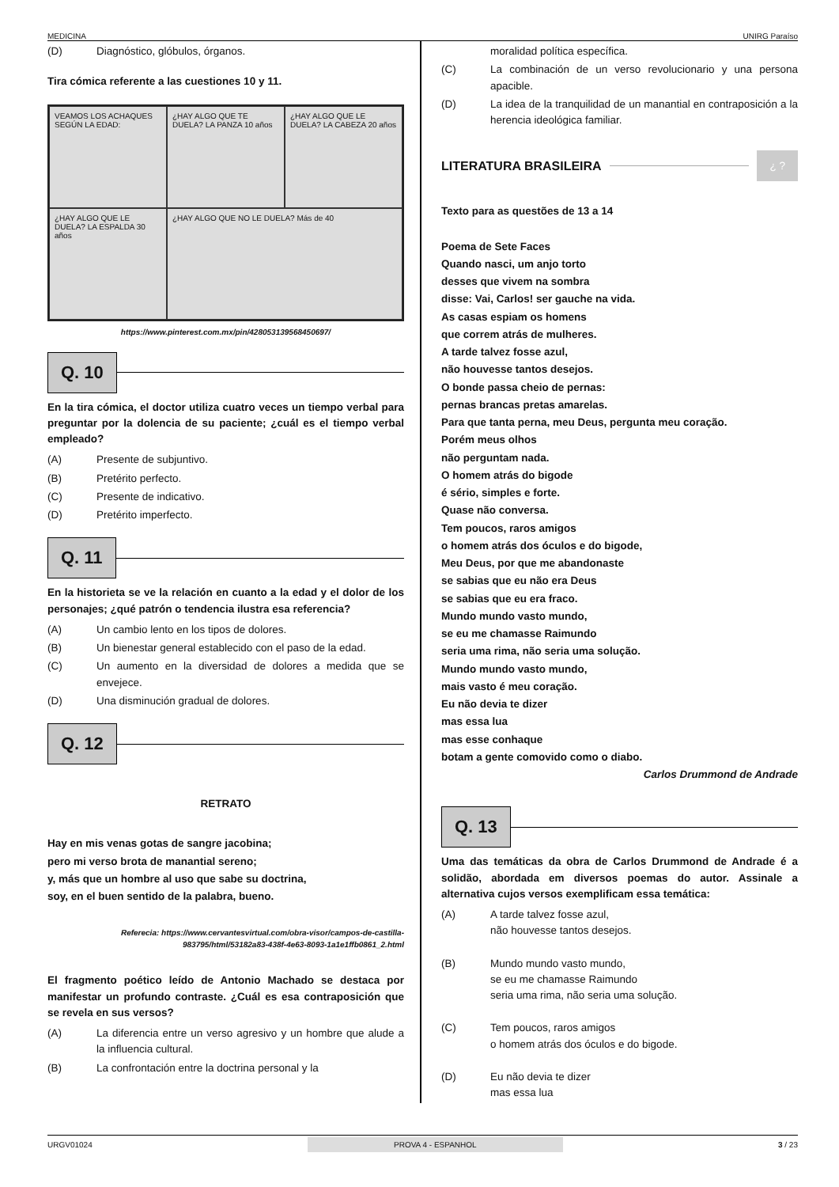MEDICINA UNIRG Paraíso
(D) Diagnóstico, glóbulos, órganos.
Tira cómica referente a las cuestiones 10 y 11.
VEAMOS LOS ACHAQUES SEGÚN LA EDAD:
¿HAY ALGO QUE TE DUELA? LA PANZA 10 años
¿HAY ALGO QUE LE DUELA? LA CABEZA 20 años
¿HAY ALGO QUE LE DUELA? LA ESPALDA 30 años
¿HAY ALGO QUE NO LE DUELA? Más de 40
https://www.pinterest.com.mx/pin/428053139568450697/
Q. 10
En la tira cómica, el doctor utiliza cuatro veces un tiempo verbal para preguntar por la dolencia de su paciente; ¿cuál es el tiempo verbal empleado?
(A) Presente de subjuntivo.
(B) Pretérito perfecto.
(C) Presente de indicativo.
(D) Pretérito imperfecto.
Q. 11
En la historieta se ve la relación en cuanto a la edad y el dolor de los personajes; ¿qué patrón o tendencia ilustra esa referencia?
(A) Un cambio lento en los tipos de dolores.
(B) Un bienestar general establecido con el paso de la edad.
(C) Un aumento en la diversidad de dolores a medida que se envejece.
(D) Una disminución gradual de dolores.
Q. 12
RETRATO
Hay en mis venas gotas de sangre jacobina;
pero mi verso brota de manantial sereno;
y, más que un hombre al uso que sabe su doctrina,
soy, en el buen sentido de la palabra, bueno.
Referecia: https://www.cervantesvirtual.com/obra-visor/campos-de-castilla-983795/html/53182a83-438f-4e63-8093-1a1e1ffb0861_2.html
El fragmento poético leído de Antonio Machado se destaca por manifestar un profundo contraste. ¿Cuál es esa contraposición que se revela en sus versos?
(A) La diferencia entre un verso agresivo y un hombre que alude a la influencia cultural.
(B) La confrontación entre la doctrina personal y la
moralidad política específica.
(C) La combinación de un verso revolucionario y una persona apacible.
(D) La idea de la tranquilidad de un manantial en contraposición a la herencia ideológica familiar.
LITERATURA BRASILEIRA
¿ ?
Texto para as questões de 13 a 14
Poema de Sete Faces
Quando nasci, um anjo torto
desses que vivem na sombra
disse: Vai, Carlos! ser gauche na vida.
As casas espiam os homens
que correm atrás de mulheres.
A tarde talvez fosse azul,
não houvesse tantos desejos.
O bonde passa cheio de pernas:
pernas brancas pretas amarelas.
Para que tanta perna, meu Deus, pergunta meu coração.
Porém meus olhos
não perguntam nada.
O homem atrás do bigode
é sério, simples e forte.
Quase não conversa.
Tem poucos, raros amigos
o homem atrás dos óculos e do bigode,
Meu Deus, por que me abandonaste
se sabias que eu não era Deus
se sabias que eu era fraco.
Mundo mundo vasto mundo,
se eu me chamasse Raimundo
seria uma rima, não seria uma solução.
Mundo mundo vasto mundo,
mais vasto é meu coração.
Eu não devia te dizer
mas essa lua
mas esse conhaque
botam a gente comovido como o diabo.
Carlos Drummond de Andrade
Q. 13
Uma das temáticas da obra de Carlos Drummond de Andrade é a solidão, abordada em diversos poemas do autor. Assinale a alternativa cujos versos exemplificam essa temática:
(A) A tarde talvez fosse azul,
não houvesse tantos desejos.
(B) Mundo mundo vasto mundo,
se eu me chamasse Raimundo
seria uma rima, não seria uma solução.
(C) Tem poucos, raros amigos
o homem atrás dos óculos e do bigode.
(D) Eu não devia te dizer
mas essa lua
URGV01024 PROVA 4 - ESPANHOL 3 / 23